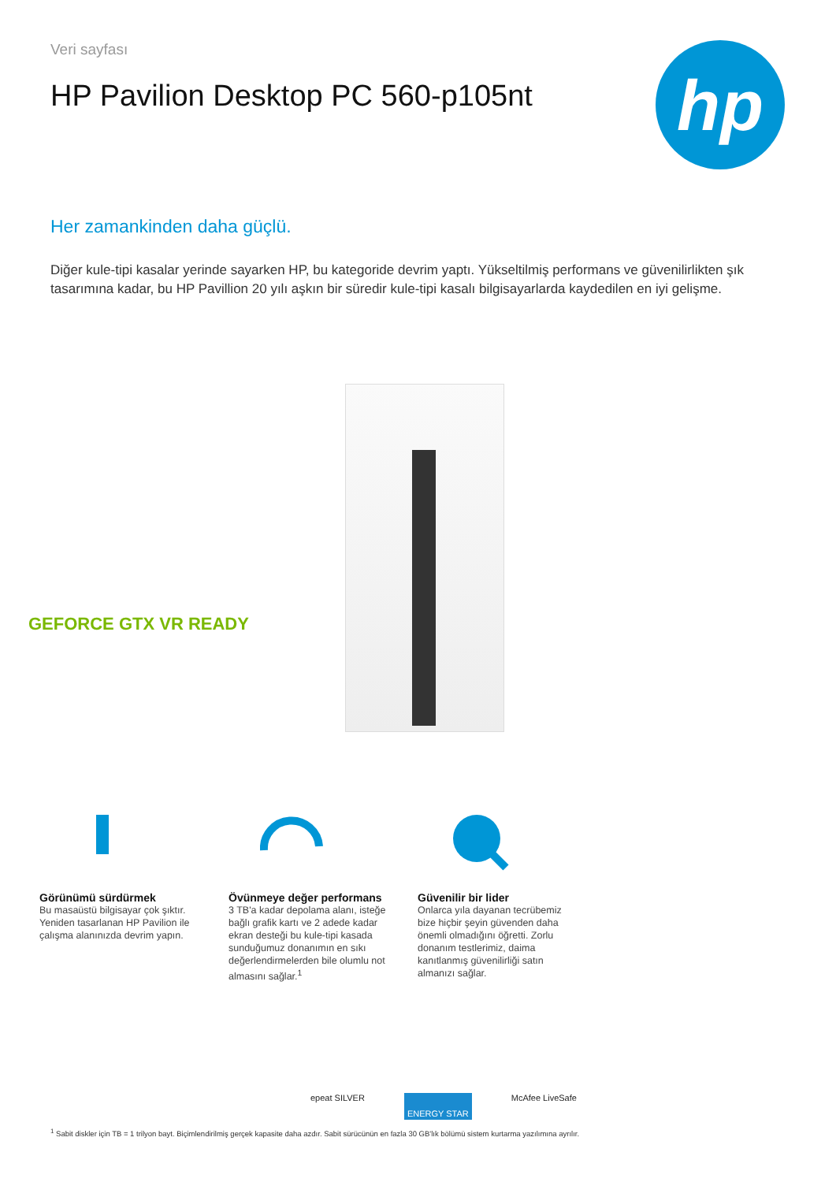Veri sayfası
HP Pavilion Desktop PC 560-p105nt
hp
Her zamankinden daha güçlü.
Diğer kule-tipi kasalar yerinde sayarken HP, bu kategoride devrim yaptı. Yükseltilmiş performans ve güvenilirlikten şık tasarımına kadar, bu HP Pavillion 20 yılı aşkın bir süredir kule-tipi kasalı bilgisayarlarda kaydedilen en iyi gelişme.
GEFORCE GTX VR READY
Görünümü sürdürmek
Bu masaüstü bilgisayar çok şıktır. Yeniden tasarlanan HP Pavilion ile çalışma alanınızda devrim yapın.
Övünmeye değer performans
3 TB'a kadar depolama alanı, isteğe bağlı grafik kartı ve 2 adede kadar ekran desteği bu kule-tipi kasada sunduğumuz donanımın en sıkı değerlendirmelerden bile olumlu not almasını sağlar.<sup>1</sup>
Güvenilir bir lider
Onlarca yıla dayanan tecrübemiz bize hiçbir şeyin güvenden daha önemli olmadığını öğretti. Zorlu donanım testlerimiz, daima kanıtlanmış güvenilirliği satın almanızı sağlar.
epeat SILVER ENERGY STAR McAfee LiveSafe
<sup>1</sup> Sabit diskler için TB = 1 trilyon bayt. Biçimlendirilmiş gerçek kapasite daha azdır. Sabit sürücünün en fazla 30 GB'lık bölümü sistem kurtarma yazılımına ayrılır.